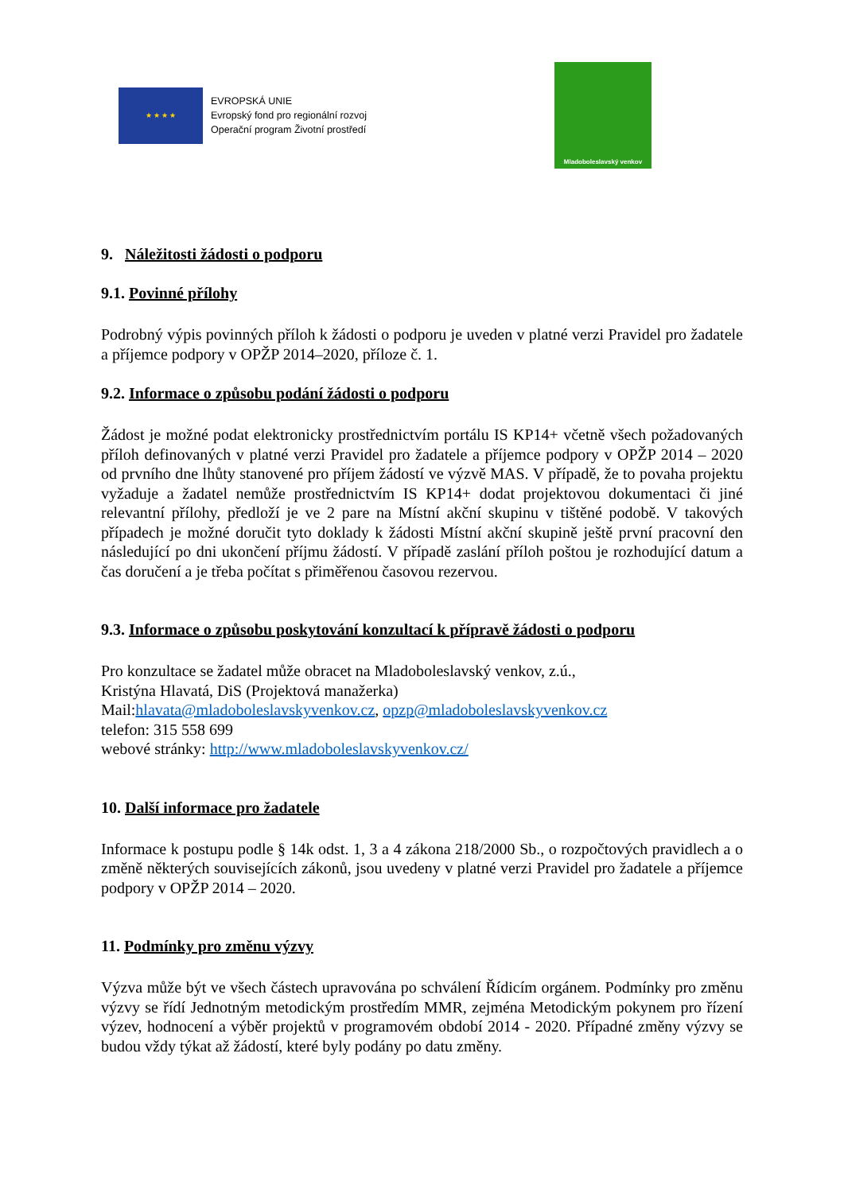★ ★ ★ ★
EVROPSKÁ UNIE
Evropský fond pro regionální rozvoj
Operační program Životní prostředí
Mladoboleslavský venkov
9. Náležitosti žádosti o podporu
9.1. Povinné přílohy
Podrobný výpis povinných příloh k žádosti o podporu je uveden v platné verzi Pravidel pro žadatele a příjemce podpory v OPŽP 2014–2020, příloze č. 1.
9.2. Informace o způsobu podání žádosti o podporu
Žádost je možné podat elektronicky prostřednictvím portálu IS KP14+ včetně všech požadovaných příloh definovaných v platné verzi Pravidel pro žadatele a příjemce podpory v OPŽP 2014 – 2020 od prvního dne lhůty stanovené pro příjem žádostí ve výzvě MAS. V případě, že to povaha projektu vyžaduje a žadatel nemůže prostřednictvím IS KP14+ dodat projektovou dokumentaci či jiné relevantní přílohy, předloží je ve 2 pare na Místní akční skupinu v tištěné podobě. V takových případech je možné doručit tyto doklady k žádosti Místní akční skupině ještě první pracovní den následující po dni ukončení příjmu žádostí. V případě zaslání příloh poštou je rozhodující datum a čas doručení a je třeba počítat s přiměřenou časovou rezervou.
9.3. Informace o způsobu poskytování konzultací k přípravě žádosti o podporu
Pro konzultace se žadatel může obracet na Mladoboleslavský venkov, z.ú.,
Kristýna Hlavatá, DiS (Projektová manažerka)
Mail:hlavata@mladoboleslavskyvenkov.cz, opzp@mladoboleslavskyvenkov.cz
telefon: 315 558 699
webové stránky: http://www.mladoboleslavskyvenkov.cz/
10. Další informace pro žadatele
Informace k postupu podle § 14k odst. 1, 3 a 4 zákona 218/2000 Sb., o rozpočtových pravidlech a o změně některých souvisejících zákonů, jsou uvedeny v platné verzi Pravidel pro žadatele a příjemce podpory v OPŽP 2014 – 2020.
11. Podmínky pro změnu výzvy
Výzva může být ve všech částech upravována po schválení Řídicím orgánem. Podmínky pro změnu výzvy se řídí Jednotným metodickým prostředím MMR, zejména Metodickým pokynem pro řízení výzev, hodnocení a výběr projektů v programovém období 2014 - 2020. Případné změny výzvy se budou vždy týkat až žádostí, které byly podány po datu změny.